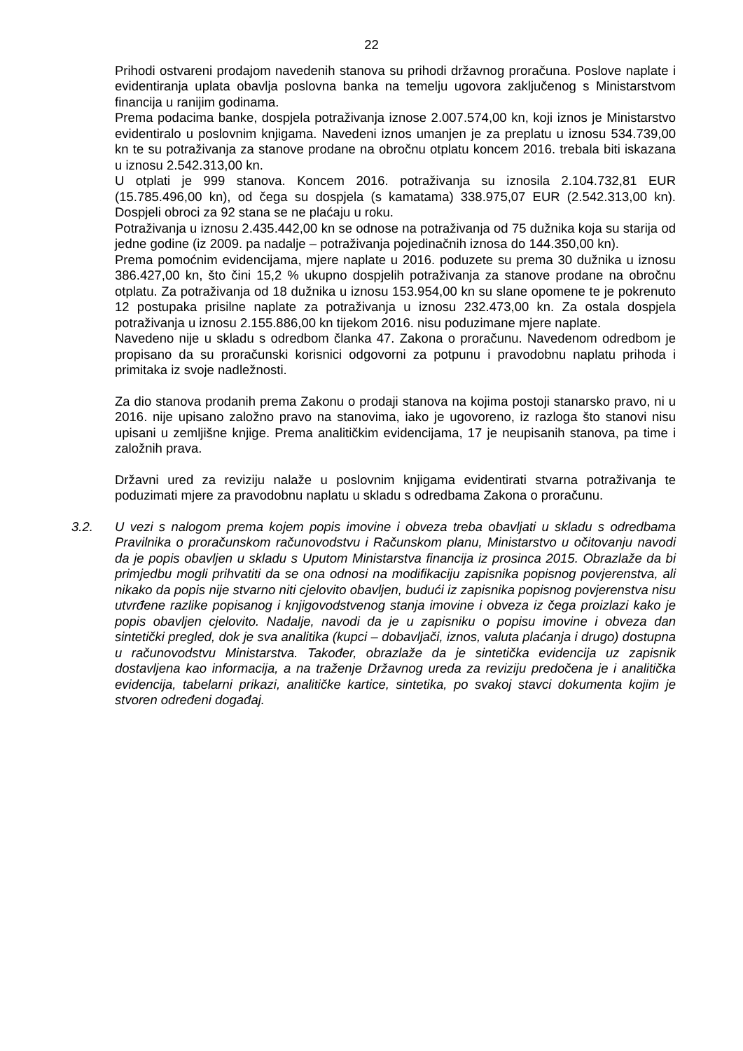22
Prihodi ostvareni prodajom navedenih stanova su prihodi državnog proračuna. Poslove naplate i evidentiranja uplata obavlja poslovna banka na temelju ugovora zaključenog s Ministarstvom financija u ranijim godinama.
Prema podacima banke, dospjela potraživanja iznose 2.007.574,00 kn, koji iznos je Ministarstvo evidentiralo u poslovnim knjigama. Navedeni iznos umanjen je za preplatu u iznosu 534.739,00 kn te su potraživanja za stanove prodane na obročnu otplatu koncem 2016. trebala biti iskazana u iznosu 2.542.313,00 kn.
U otplati je 999 stanova. Koncem 2016. potraživanja su iznosila 2.104.732,81 EUR (15.785.496,00 kn), od čega su dospjela (s kamatama) 338.975,07 EUR (2.542.313,00 kn). Dospjeli obroci za 92 stana se ne plaćaju u roku.
Potraživanja u iznosu 2.435.442,00 kn se odnose na potraživanja od 75 dužnika koja su starija od jedne godine (iz 2009. pa nadalje – potraživanja pojedinačnih iznosa do 144.350,00 kn).
Prema pomoćnim evidencijama, mjere naplate u 2016. poduzete su prema 30 dužnika u iznosu 386.427,00 kn, što čini 15,2 % ukupno dospjelih potraživanja za stanove prodane na obročnu otplatu. Za potraživanja od 18 dužnika u iznosu 153.954,00 kn su slane opomene te je pokrenuto 12 postupaka prisilne naplate za potraživanja u iznosu 232.473,00 kn. Za ostala dospjela potraživanja u iznosu 2.155.886,00 kn tijekom 2016. nisu poduzimane mjere naplate.
Navedeno nije u skladu s odredbom članka 47. Zakona o proračunu. Navedenom odredbom je propisano da su proračunski korisnici odgovorni za potpunu i pravodobnu naplatu prihoda i primitaka iz svoje nadležnosti.
Za dio stanova prodanih prema Zakonu o prodaji stanova na kojima postoji stanarsko pravo, ni u 2016. nije upisano založno pravo na stanovima, iako je ugovoreno, iz razloga što stanovi nisu upisani u zemljišne knjige. Prema analitičkim evidencijama, 17 je neupisanih stanova, pa time i založnih prava.
Državni ured za reviziju nalaže u poslovnim knjigama evidentirati stvarna potraživanja te poduzimati mjere za pravodobnu naplatu u skladu s odredbama Zakona o proračunu.
3.2. U vezi s nalogom prema kojem popis imovine i obveza treba obavljati u skladu s odredbama Pravilnika o proračunskom računovodstvu i Računskom planu, Ministarstvo u očitovanju navodi da je popis obavljen u skladu s Uputom Ministarstva financija iz prosinca 2015. Obrazlaže da bi primjedbu mogli prihvatiti da se ona odnosi na modifikaciju zapisnika popisnog povjerenstva, ali nikako da popis nije stvarno niti cjelovito obavljen, budući iz zapisnika popisnog povjerenstva nisu utvrđene razlike popisanog i knjigovodstvenog stanja imovine i obveza iz čega proizlazi kako je popis obavljen cjelovito. Nadalje, navodi da je u zapisniku o popisu imovine i obveza dan sintetički pregled, dok je sva analitika (kupci – dobavljači, iznos, valuta plaćanja i drugo) dostupna u računovodstvu Ministarstva. Također, obrazlaže da je sintetička evidencija uz zapisnik dostavljena kao informacija, a na traženje Državnog ureda za reviziju predočena je i analitička evidencija, tabelarni prikazi, analitičke kartice, sintetika, po svakoj stavci dokumenta kojim je stvoren određeni događaj.